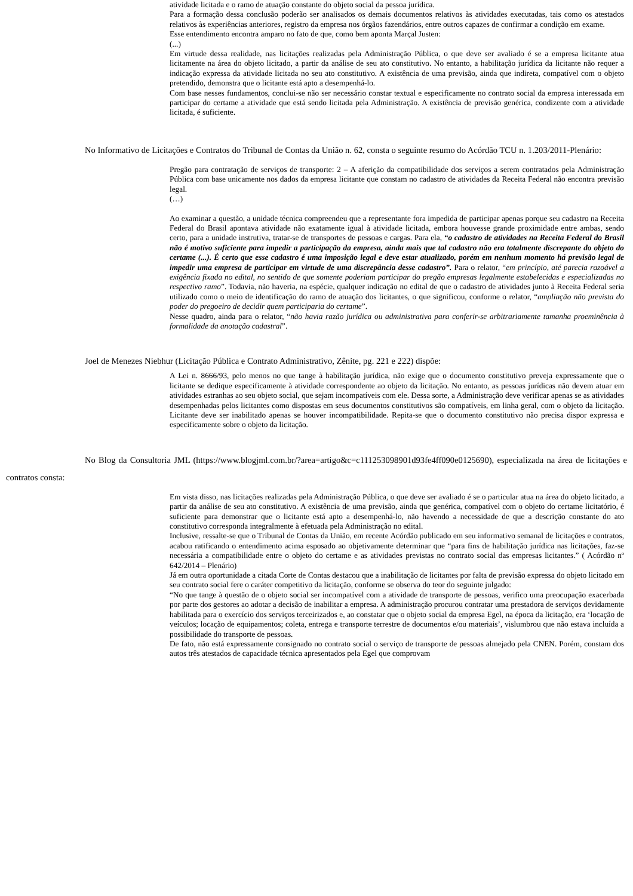atividade licitada e o ramo de atuação constante do objeto social da pessoa jurídica.
Para a formação dessa conclusão poderão ser analisados os demais documentos relativos às atividades executadas, tais como os atestados relativos às experiências anteriores, registro da empresa nos órgãos fazendários, entre outros capazes de confirmar a condição em exame.
Esse entendimento encontra amparo no fato de que, como bem aponta Marçal Justen:
(...)
Em virtude dessa realidade, nas licitações realizadas pela Administração Pública, o que deve ser avaliado é se a empresa licitante atua licitamente na área do objeto licitado, a partir da análise de seu ato constitutivo. No entanto, a habilitação jurídica da licitante não requer a indicação expressa da atividade licitada no seu ato constitutivo. A existência de uma previsão, ainda que indireta, compatível com o objeto pretendido, demonstra que o licitante está apto a desempenhá-lo.
Com base nesses fundamentos, conclui-se não ser necessário constar textual e especificamente no contrato social da empresa interessada em participar do certame a atividade que está sendo licitada pela Administração. A existência de previsão genérica, condizente com a atividade licitada, é suficiente.
No Informativo de Licitações e Contratos do Tribunal de Contas da União n. 62, consta o seguinte resumo do Acórdão TCU n. 1.203/2011-Plenário:
Pregão para contratação de serviços de transporte: 2 – A aferição da compatibilidade dos serviços a serem contratados pela Administração Pública com base unicamente nos dados da empresa licitante que constam no cadastro de atividades da Receita Federal não encontra previsão legal.
(…)
Ao examinar a questão, a unidade técnica compreendeu que a representante fora impedida de participar apenas porque seu cadastro na Receita Federal do Brasil apontava atividade não exatamente igual à atividade licitada, embora houvesse grande proximidade entre ambas, sendo certo, para a unidade instrutiva, tratar-se de transportes de pessoas e cargas. Para ela, “o cadastro de atividades na Receita Federal do Brasil não é motivo suficiente para impedir a participação da empresa, ainda mais que tal cadastro não era totalmente discrepante do objeto do certame (...). É certo que esse cadastro é uma imposição legal e deve estar atualizado, porém em nenhum momento há previsão legal de impedir uma empresa de participar em virtude de uma discrepância desse cadastro”. Para o relator, “em princípio, até parecia razoável a exigência fixada no edital, no sentido de que somente poderiam participar do pregão empresas legalmente estabelecidas e especializadas no respectivo ramo”. Todavia, não haveria, na espécie, qualquer indicação no edital de que o cadastro de atividades junto à Receita Federal seria utilizado como o meio de identificação do ramo de atuação dos licitantes, o que significou, conforme o relator, “ampliação não prevista do poder do pregoeiro de decidir quem participaria do certame”.
Nesse quadro, ainda para o relator, “não havia razão jurídica ou administrativa para conferir-se arbitrariamente tamanha proeminência à formalidade da anotação cadastral”.
Joel de Menezes Niebhur (Licitação Pública e Contrato Administrativo, Zênite, pg. 221 e 222) dispõe:
A Lei n. 8666/93, pelo menos no que tange à habilitação jurídica, não exige que o documento constitutivo preveja expressamente que o licitante se dedique especificamente à atividade correspondente ao objeto da licitação. No entanto, as pessoas jurídicas não devem atuar em atividades estranhas ao seu objeto social, que sejam incompatíveis com ele. Dessa sorte, a Administração deve verificar apenas se as atividades desempenhadas pelos licitantes como dispostas em seus documentos constitutivos são compatíveis, em linha geral, com o objeto da licitação. Licitante deve ser inabilitado apenas se houver incompatibilidade. Repita-se que o documento constitutivo não precisa dispor expressa e especificamente sobre o objeto da licitação.
No Blog da Consultoria JML (https://www.blogjml.com.br/?area=artigo&c=c111253098901d93fe4ff090e0125690), especializada na área de licitações e contratos consta:
Em vista disso, nas licitações realizadas pela Administração Pública, o que deve ser avaliado é se o particular atua na área do objeto licitado, a partir da análise de seu ato constitutivo. A existência de uma previsão, ainda que genérica, compatível com o objeto do certame licitatório, é suficiente para demonstrar que o licitante está apto a desempenhá-lo, não havendo a necessidade de que a descrição constante do ato constitutivo corresponda integralmente à efetuada pela Administração no edital.
Inclusive, ressalte-se que o Tribunal de Contas da União, em recente Acórdão publicado em seu informativo semanal de licitações e contratos, acabou ratificando o entendimento acima esposado ao objetivamente determinar que “para fins de habilitação jurídica nas licitações, faz-se necessária a compatibilidade entre o objeto do certame e as atividades previstas no contrato social das empresas licitantes.” ( Acórdão nº 642/2014 – Plenário)
Já em outra oportunidade a citada Corte de Contas destacou que a inabilitação de licitantes por falta de previsão expressa do objeto licitado em seu contrato social fere o caráter competitivo da licitação, conforme se observa do teor do seguinte julgado:
“No que tange à questão de o objeto social ser incompatível com a atividade de transporte de pessoas, verifico uma preocupação exacerbada por parte dos gestores ao adotar a decisão de inabilitar a empresa. A administração procurou contratar uma prestadora de serviços devidamente habilitada para o exercício dos serviços terceirizados e, ao constatar que o objeto social da empresa Egel, na época da licitação, era ‘locação de veículos; locação de equipamentos; coleta, entrega e transporte terrestre de documentos e/ou materiais’, vislumbrou que não estava incluída a possibilidade do transporte de pessoas.
De fato, não está expressamente consignado no contrato social o serviço de transporte de pessoas almejado pela CNEN. Porém, constam dos autos três atestados de capacidade técnica apresentados pela Egel que comprovam